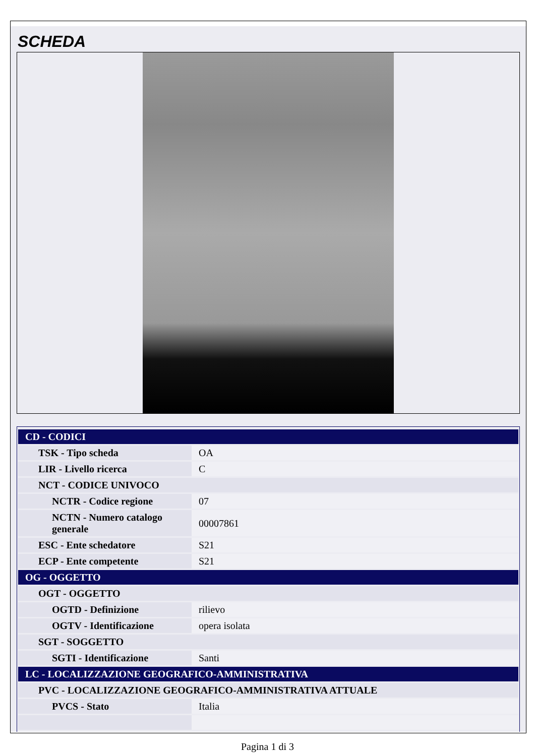SCHEDA
| CD - CODICI | |
| TSK - Tipo scheda | OA |
| LIR - Livello ricerca | C |
| NCT - CODICE UNIVOCO | |
| NCTR - Codice regione | 07 |
| NCTN - Numero catalogo generale | 00007861 |
| ESC - Ente schedatore | S21 |
| ECP - Ente competente | S21 |
| OG - OGGETTO | |
| OGT - OGGETTO | |
| OGTD - Definizione | rilievo |
| OGTV - Identificazione | opera isolata |
| SGT - SOGGETTO | |
| SGTI - Identificazione | Santi |
| LC - LOCALIZZAZIONE GEOGRAFICO-AMMINISTRATIVA | |
| PVC - LOCALIZZAZIONE GEOGRAFICO-AMMINISTRATIVA ATTUALE | |
| PVCS - Stato | Italia |
Pagina 1 di 3